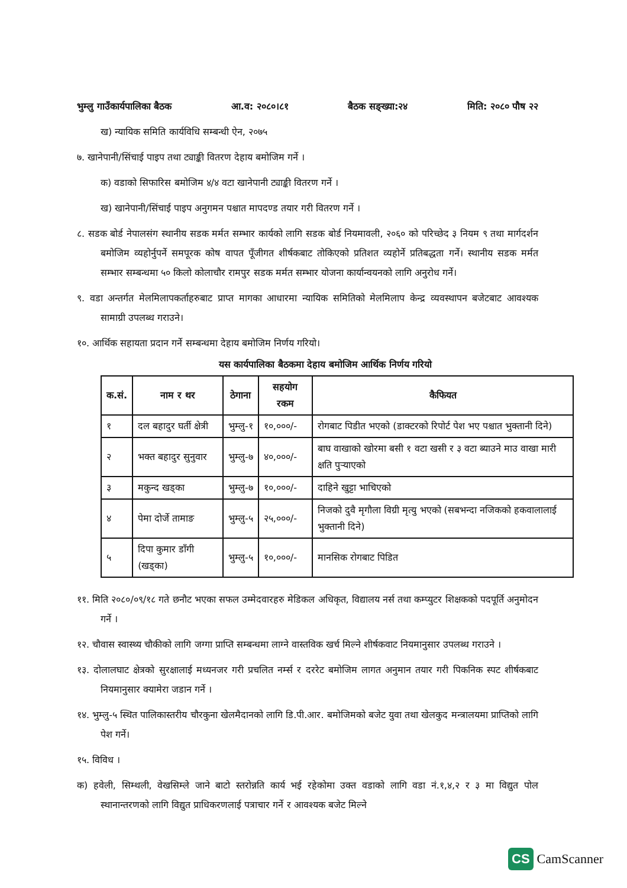भुम्लु गाउँकार्यपालिका बैठक आ.व: २०८०।८१ बैठक सङ्ख्या:२४ मिति: २०८० पौष २२
ख) न्यायिक समिति कार्यविधि सम्बन्धी ऐन, २०७५
७. खानेपानी/सिंचाई पाइप तथा ट्याङ्की वितरण देहाय बमोजिम गर्ने ।
क) वडाको सिफारिस बमोजिम ४/४ वटा खानेपानी ट्याङ्की वितरण गर्ने ।
ख) खानेपानी/सिंचाई पाइप अनुगमन पश्चात मापदण्ड तयार गरी वितरण गर्ने ।
८. सडक बोर्ड नेपालसंग स्थानीय सडक मर्मत सम्भार कार्यको लागि सडक बोर्ड नियमावली, २०६० को परिच्छेद ३ नियम ९ तथा मार्गदर्शन बमोजिम व्यहोर्नुपर्ने समपूरक कोष वापत पूँजीगत शीर्षकबाट तोकिएको प्रतिशत व्यहोर्ने प्रतिबद्धता गर्ने। स्थानीय सडक मर्मत सम्भार सम्बन्धमा ५० किलो कोलाचौर रामपुर सडक मर्मत सम्भार योजना कार्यान्वयनको लागि अनुरोध गर्ने।
९. वडा अन्तर्गत मेलमिलापकर्ताहरुबाट प्राप्त मागका आधारमा न्यायिक समितिको मेलमिलाप केन्द्र व्यवस्थापन बजेटबाट आवश्यक सामाग्री उपलब्ध गराउने।
१०. आर्थिक सहायता प्रदान गर्ने सम्बन्धमा देहाय बमोजिम निर्णय गरियो।
यस कार्यपालिका बैठकमा देहाय बमोजिम आर्थिक निर्णय गरियो
| क.सं. | नाम र थर | ठेगाना | सहयोग रकम | कैफियत |
| --- | --- | --- | --- | --- |
| १ | दल बहादुर घर्ती क्षेत्री | भुम्लु-१ | १०,०००/- | रोगबाट पिडीत भएको (डाक्टरको रिपोर्ट पेश भए पश्चात भुक्तानी दिने) |
| २ | भक्त बहादुर सुनुवार | भुम्लु-७ | ४०,०००/- | बाघ वाखाको खोरमा बसी १ वटा खसी र ३ वटा ब्याउने माउ वाखा मारी क्षति पुऱ्याएको |
| ३ | मकुन्द खड्का | भुम्लु-७ | १०,०००/- | दाहिने खुट्टा भाचिएको |
| ४ | पेमा दोर्जे तामाङ | भुम्लु-५ | २५,०००/- | निजको दुवै मृगौला विग्री मृत्यु भएको (सबभन्दा नजिकको हकवालालाई भुक्तानी दिने) |
| ५ | दिपा कुमार डाँगी (खड्का) | भुम्लु-५ | १०,०००/- | मानसिक रोगबाट पिडित |
११. मिति २०८०/०९/१८ गते छनौट भएका सफल उम्मेदवारहरु मेडिकल अधिकृत, विद्यालय नर्स तथा कम्प्युटर शिक्षकको पदपूर्ति अनुमोदन गर्ने ।
१२. चौवास स्वास्थ्य चौकीको लागि जग्गा प्राप्ति सम्बन्धमा लाग्ने वास्तविक खर्च मिल्ने शीर्षकवाट नियमानुसार उपलब्ध गराउने ।
१३. दोलालघाट क्षेत्रको सुरक्षालाई मध्यनजर गरी प्रचलित नर्म्स र दररेट बमोजिम लागत अनुमान तयार गरी पिकनिक स्पट शीर्षकबाट नियमानुसार क्यामेरा जडान गर्ने ।
१४. भुम्लु-५ स्थित पालिकास्तरीय चौरकुना खेलमैदानको लागि डि.पी.आर. बमोजिमको बजेट युवा तथा खेलकुद मन्त्रालयमा प्राप्तिको लागि पेश गर्ने।
१५. विविध ।
क) हवेली, सिम्थली, वेखसिम्ले जाने बाटो स्तरोन्नति कार्य भई रहेकोमा उक्त वडाको लागि वडा नं.१,४,२ र ३ मा विद्युत पोल स्थानान्तरणको लागि विद्युत प्राधिकरणलाई पत्राचार गर्ने र आवश्यक बजेट मिल्ने
CS CamScanner